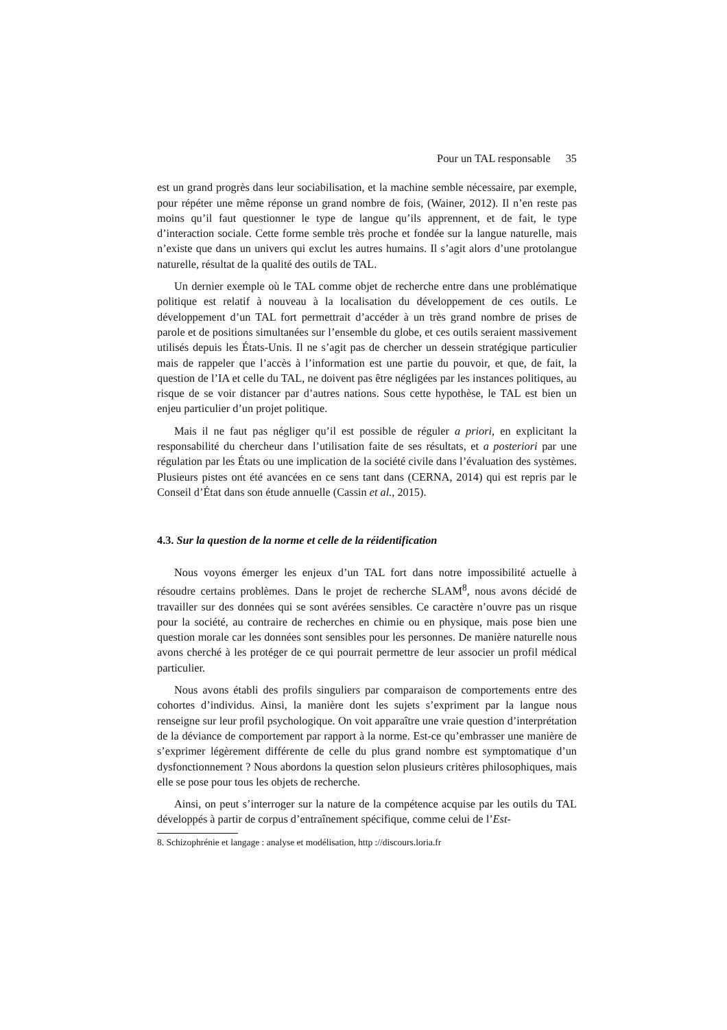Pour un TAL responsable 35
est un grand progrès dans leur sociabilisation, et la machine semble nécessaire, par exemple, pour répéter une même réponse un grand nombre de fois, (Wainer, 2012). Il n’en reste pas moins qu’il faut questionner le type de langue qu’ils apprennent, et de fait, le type d’interaction sociale. Cette forme semble très proche et fondée sur la langue naturelle, mais n’existe que dans un univers qui exclut les autres humains. Il s’agit alors d’une protolangue naturelle, résultat de la qualité des outils de TAL.
Un dernier exemple où le TAL comme objet de recherche entre dans une problématique politique est relatif à nouveau à la localisation du développement de ces outils. Le développement d’un TAL fort permettrait d’accéder à un très grand nombre de prises de parole et de positions simultanées sur l’ensemble du globe, et ces outils seraient massivement utilisés depuis les États-Unis. Il ne s’agit pas de chercher un dessein stratégique particulier mais de rappeler que l’accès à l’information est une partie du pouvoir, et que, de fait, la question de l’IA et celle du TAL, ne doivent pas être négligées par les instances politiques, au risque de se voir distancer par d’autres nations. Sous cette hypothèse, le TAL est bien un enjeu particulier d’un projet politique.
Mais il ne faut pas négliger qu’il est possible de réguler a priori, en explicitant la responsabilité du chercheur dans l’utilisation faite de ses résultats, et a posteriori par une régulation par les États ou une implication de la société civile dans l’évaluation des systèmes. Plusieurs pistes ont été avancées en ce sens tant dans (CERNA, 2014) qui est repris par le Conseil d’État dans son étude annuelle (Cassin et al., 2015).
4.3. Sur la question de la norme et celle de la réidentification
Nous voyons émerger les enjeux d’un TAL fort dans notre impossibilité actuelle à résoudre certains problèmes. Dans le projet de recherche SLAM<sup>8</sup>, nous avons décidé de travailler sur des données qui se sont avérées sensibles. Ce caractère n’ouvre pas un risque pour la société, au contraire de recherches en chimie ou en physique, mais pose bien une question morale car les données sont sensibles pour les personnes. De manière naturelle nous avons cherché à les protéger de ce qui pourrait permettre de leur associer un profil médical particulier.
Nous avons établi des profils singuliers par comparaison de comportements entre des cohortes d’individus. Ainsi, la manière dont les sujets s’expriment par la langue nous renseigne sur leur profil psychologique. On voit apparaître une vraie question d’interprétation de la déviance de comportement par rapport à la norme. Est-ce qu’embrasser une manière de s’exprimer légèrement différente de celle du plus grand nombre est symptomatique d’un dysfonctionnement ? Nous abordons la question selon plusieurs critères philosophiques, mais elle se pose pour tous les objets de recherche.
Ainsi, on peut s’interroger sur la nature de la compétence acquise par les outils du TAL développés à partir de corpus d’entraînement spécifique, comme celui de l’Est-
8. Schizophrénie et langage : analyse et modélisation, http ://discours.loria.fr